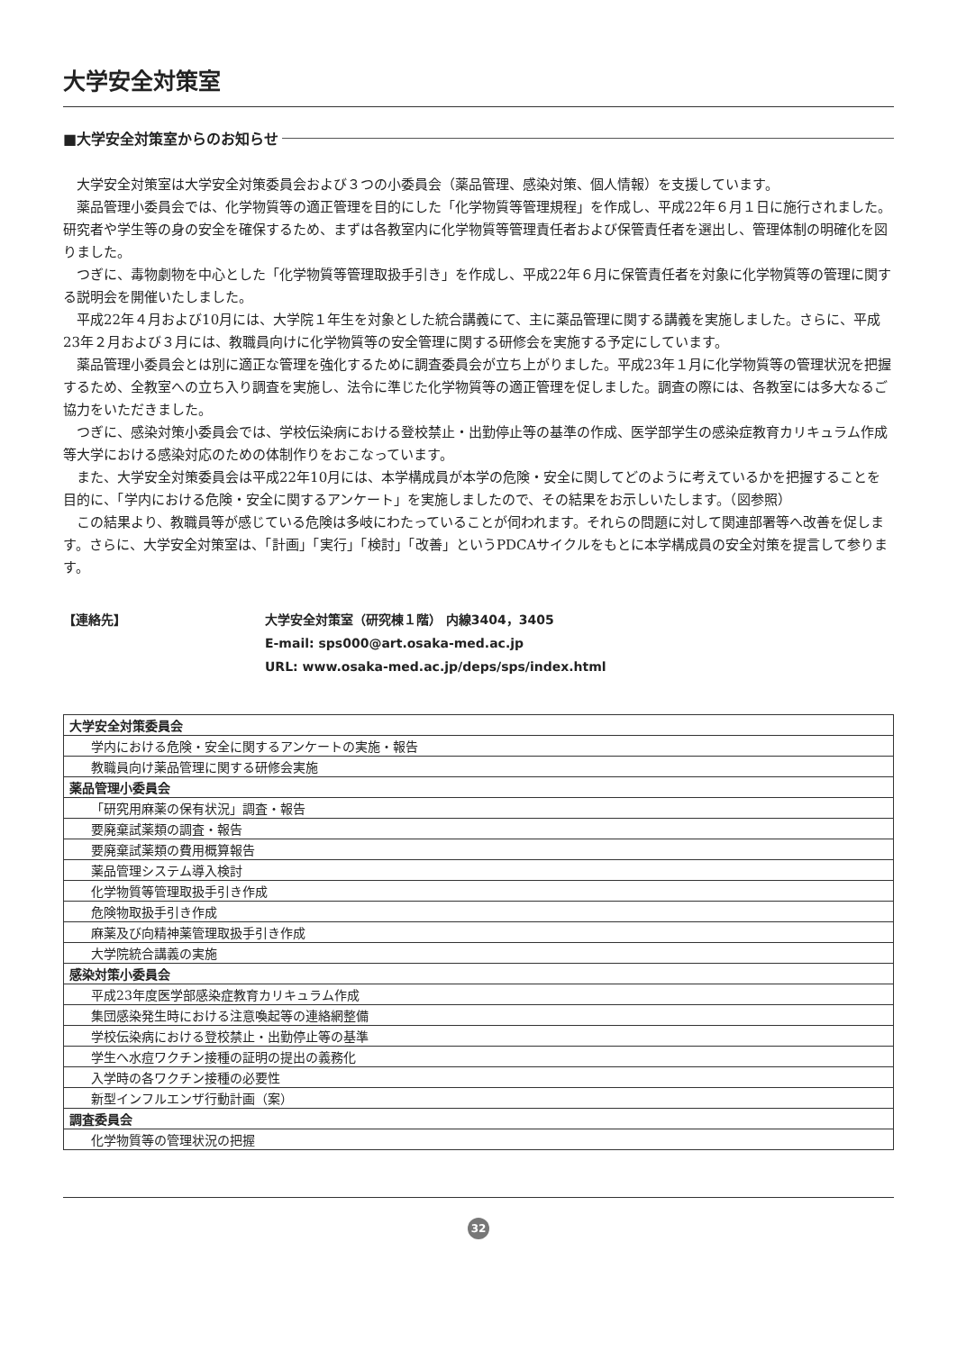大学安全対策室
■大学安全対策室からのお知らせ
大学安全対策室は大学安全対策委員会および３つの小委員会（薬品管理、感染対策、個人情報）を支援しています。
薬品管理小委員会では、化学物質等の適正管理を目的にした「化学物質等管理規程」を作成し、平成22年６月１日に施行されました。研究者や学生等の身の安全を確保するため、まずは各教室内に化学物質等管理責任者および保管責任者を選出し、管理体制の明確化を図りました。
つぎに、毒物劇物を中心とした「化学物質等管理取扱手引き」を作成し、平成22年６月に保管責任者を対象に化学物質等の管理に関する説明会を開催いたしました。
平成22年４月および10月には、大学院１年生を対象とした統合講義にて、主に薬品管理に関する講義を実施しました。さらに、平成23年２月および３月には、教職員向けに化学物質等の安全管理に関する研修会を実施する予定にしています。
薬品管理小委員会とは別に適正な管理を強化するために調査委員会が立ち上がりました。平成23年１月に化学物質等の管理状況を把握するため、全教室への立ち入り調査を実施し、法令に準じた化学物質等の適正管理を促しました。調査の際には、各教室には多大なるご協力をいただきました。
つぎに、感染対策小委員会では、学校伝染病における登校禁止・出勤停止等の基準の作成、医学部学生の感染症教育カリキュラム作成等大学における感染対応のための体制作りをおこなっています。
また、大学安全対策委員会は平成22年10月には、本学構成員が本学の危険・安全に関してどのように考えているかを把握することを目的に、「学内における危険・安全に関するアンケート」を実施しましたので、その結果をお示しいたします。（図参照）
この結果より、教職員等が感じている危険は多岐にわたっていることが伺われます。それらの問題に対して関連部署等へ改善を促します。さらに、大学安全対策室は、「計画」「実行」「検討」「改善」というPDCAサイクルをもとに本学構成員の安全対策を提言して参ります。
【連絡先】 大学安全対策室（研究棟１階） 内線3404，3405
E-mail: sps000@art.osaka-med.ac.jp
URL: www.osaka-med.ac.jp/deps/sps/index.html
| 大学安全対策委員会 |
| 学内における危険・安全に関するアンケートの実施・報告 |
| 教職員向け薬品管理に関する研修会実施 |
| 薬品管理小委員会 |
| 「研究用麻薬の保有状況」調査・報告 |
| 要廃棄試薬類の調査・報告 |
| 要廃棄試薬類の費用概算報告 |
| 薬品管理システム導入検討 |
| 化学物質等管理取扱手引き作成 |
| 危険物取扱手引き作成 |
| 麻薬及び向精神薬管理取扱手引き作成 |
| 大学院統合講義の実施 |
| 感染対策小委員会 |
| 平成23年度医学部感染症教育カリキュラム作成 |
| 集団感染発生時における注意喚起等の連絡網整備 |
| 学校伝染病における登校禁止・出勤停止等の基準 |
| 学生へ水痘ワクチン接種の証明の提出の義務化 |
| 入学時の各ワクチン接種の必要性 |
| 新型インフルエンザ行動計画（案） |
| 調査委員会 |
| 化学物質等の管理状況の把握 |
32